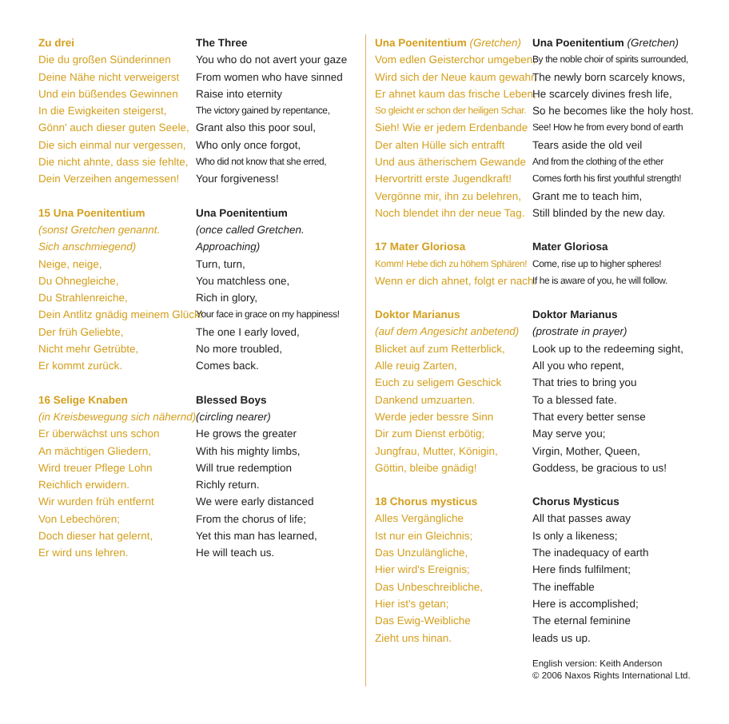Zu drei The Three
Die du großen Sünderinnen You who do not avert your gaze
Deine Nähe nicht verweigerst From women who have sinned
Und ein büßendes Gewinnen Raise into eternity
In die Ewigkeiten steigerst, The victory gained by repentance,
Gönn' auch dieser guten Seele, Grant also this poor soul,
Die sich einmal nur vergessen, Who only once forgot,
Die nicht ahnte, dass sie fehlte, Who did not know that she erred,
Dein Verzeihen angemessen! Your forgiveness!
15 Una Poenitentium Una Poenitentium
(sonst Gretchen genannt. (once called Gretchen.
Sich anschmiegend) Approaching)
Neige, neige, Turn, turn,
Du Ohnegleiche, You matchless one,
Du Strahlenreiche, Rich in glory,
Dein Antlitz gnädig meinem Glück! Your face in grace on my happiness!
Der früh Geliebte, The one I early loved,
Nicht mehr Getrübte, No more troubled,
Er kommt zurück. Comes back.
16 Selige Knaben Blessed Boys
(in Kreisbewegung sich nähernd) (circling nearer)
Er überwächst uns schon He grows the greater
An mächtigen Gliedern, With his mighty limbs,
Wird treuer Pflege Lohn Will true redemption
Reichlich erwidern. Richly return.
Wir wurden früh entfernt We were early distanced
Von Lebechören; From the chorus of life;
Doch dieser hat gelernt, Yet this man has learned,
Er wird uns lehren. He will teach us.
Una Poenitentium (Gretchen) Una Poenitentium (Gretchen)
Vom edlen Geisterchor umgeben, By the noble choir of spirits surrounded,
Wird sich der Neue kaum gewahr, The newly born scarcely knows,
Er ahnet kaum das frische Leben, He scarcely divines fresh life,
So gleicht er schon der heiligen Schar. So he becomes like the holy host.
Sieh! Wie er jedem Erdenbande See! How he from every bond of earth
Der alten Hülle sich entrafft Tears aside the old veil
Und aus ätherischem Gewande And from the clothing of the ether
Hervortritt erste Jugendkraft! Comes forth his first youthful strength!
Vergönne mir, ihn zu belehren, Grant me to teach him,
Noch blendet ihn der neue Tag. Still blinded by the new day.
17 Mater Gloriosa Mater Gloriosa
Komm! Hebe dich zu höhem Sphären! Come, rise up to higher spheres!
Wenn er dich ahnet, folgt er nach. If he is aware of you, he will follow.
Doktor Marianus Doktor Marianus
(auf dem Angesicht anbetend) (prostrate in prayer)
Blicket auf zum Retterblick, Look up to the redeeming sight,
Alle reuig Zarten, All you who repent,
Euch zu seligem Geschick That tries to bring you
Dankend umzuarten. To a blessed fate.
Werde jeder bessre Sinn That every better sense
Dir zum Dienst erbötig; May serve you;
Jungfrau, Mutter, Königin, Virgin, Mother, Queen,
Göttin, bleibe gnädig! Goddess, be gracious to us!
18 Chorus mysticus Chorus Mysticus
Alles Vergängliche All that passes away
Ist nur ein Gleichnis; Is only a likeness;
Das Unzulängliche, The inadequacy of earth
Hier wird's Ereignis; Here finds fulfilment;
Das Unbeschreibliche, The ineffable
Hier ist's getan; Here is accomplished;
Das Ewig-Weibliche The eternal feminine
Zieht uns hinan. leads us up.
English version: Keith Anderson
© 2006 Naxos Rights International Ltd.